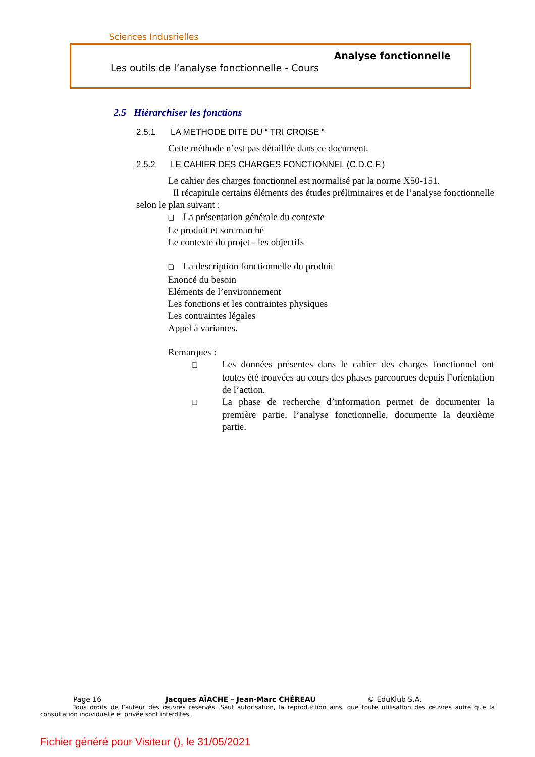Sciences Indusrielles
Analyse fonctionnelle
Les outils de l’analyse fonctionnelle - Cours
2.5 Hiérarchiser les fonctions
2.5.1 LA METHODE DITE DU “ TRI CROISE ”
Cette méthode n’est pas détaillée dans ce document.
2.5.2 LE CAHIER DES CHARGES FONCTIONNEL (C.D.C.F.)
Le cahier des charges fonctionnel est normalisé par la norme X50-151.
Il récapitule certains éléments des études préliminaires et de l’analyse fonctionnelle selon le plan suivant :
❑ La présentation générale du contexte
Le produit et son marché
Le contexte du projet - les objectifs
❑ La description fonctionnelle du produit
Enoncé du besoin
Eléments de l’environnement
Les fonctions et les contraintes physiques
Les contraintes légales
Appel à variantes.
Remarques :
❑ Les données présentes dans le cahier des charges fonctionnel ont toutes été trouvées au cours des phases parcourues depuis l’orientation de l’action.
❑ La phase de recherche d’information permet de documenter la première partie, l’analyse fonctionnelle, documente la deuxième partie.
Page 16 Jacques AÏACHE – Jean-Marc CHÉREAU © EduKlub S.A.
Tous droits de l’auteur des œuvres réservés. Sauf autorisation, la reproduction ainsi que toute utilisation des œuvres autre que la consultation individuelle et privée sont interdites.
Fichier généré pour Visiteur (), le 31/05/2021